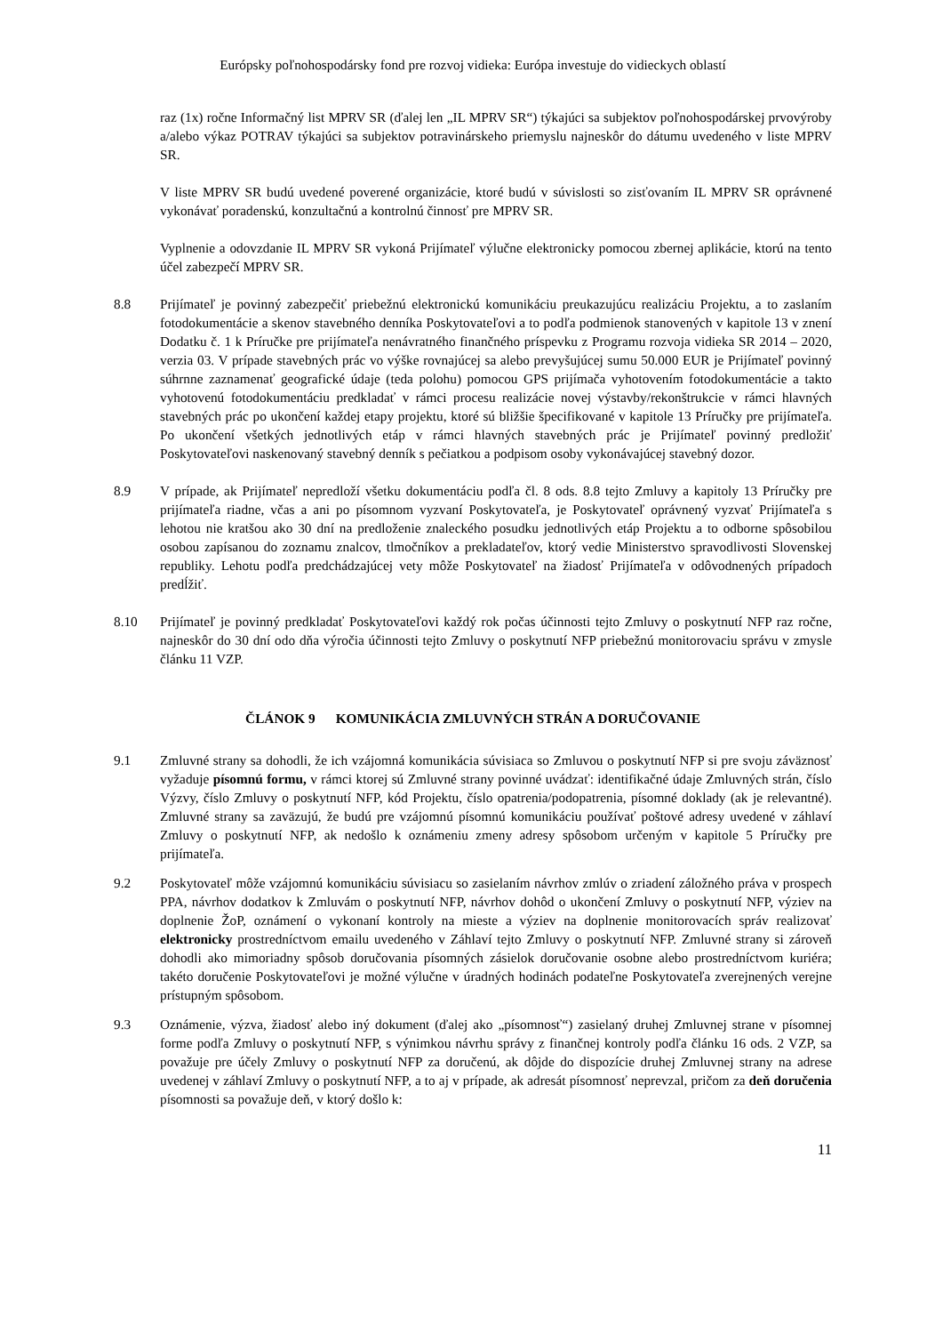Európsky poľnohospodársky fond pre rozvoj vidieka: Európa investuje do vidieckych oblastí
raz (1x) ročne Informačný list MPRV SR (ďalej len „IL MPRV SR“) týkajúci sa subjektov poľnohospodárskej prvovýroby a/alebo výkaz POTRAV týkajúci sa subjektov potravinárskeho priemyslu najneskôr do dátumu uvedeného v liste MPRV SR.
V liste MPRV SR budú uvedené poverené organizácie, ktoré budú v súvislosti so zisťovaním IL MPRV SR oprávnené vykonávať poradenskú, konzultačnú a kontrolnú činnosť pre MPRV SR.
Vyplnenie a odovzdanie IL MPRV SR vykoná Prijímateľ výlučne elektronicky pomocou zbernej aplikácie, ktorú na tento účel zabezpečí MPRV SR.
8.8 Prijímateľ je povinný zabezpečiť priebežnú elektronickú komunikáciu preukazujúcu realizáciu Projektu, a to zaslaním fotodokumentácie a skenov stavebného denníka Poskytovateľovi a to podľa podmienok stanovených v kapitole 13 v znení Dodatku č. 1 k Príručke pre prijímateľa nenávratného finančného príspevku z Programu rozvoja vidieka SR 2014 – 2020, verzia 03. V prípade stavebných prác vo výške rovnajúcej sa alebo prevyšujúcej sumu 50.000 EUR je Prijímateľ povinný súhrnne zaznamenať geografické údaje (teda polohu) pomocou GPS prijímača vyhotovením fotodokumentácie a takto vyhotovenú fotodokumentáciu predkladať v rámci procesu realizácie novej výstavby/rekonštrukcie v rámci hlavných stavebných prác po ukončení každej etapy projektu, ktoré sú bližšie špecifikované v kapitole 13 Príručky pre prijímateľa. Po ukončení všetkých jednotlivých etáp v rámci hlavných stavebných prác je Prijímateľ povinný predložiť Poskytovateľovi naskenovaný stavebný denník s pečiatkou a podpisom osoby vykonávajúcej stavebný dozor.
8.9 V prípade, ak Prijímateľ nepredloží všetku dokumentáciu podľa čl. 8 ods. 8.8 tejto Zmluvy a kapitoly 13 Príručky pre prijímateľa riadne, včas a ani po písomnom vyzvaní Poskytovateľa, je Poskytovateľ oprávnený vyzvať Prijímateľa s lehotou nie kratšou ako 30 dní na predloženie znaleckého posudku jednotlivých etáp Projektu a to odborne spôsobilou osobou zapísanou do zoznamu znalcov, tlmočníkov a prekladateľov, ktorý vedie Ministerstvo spravodlivosti Slovenskej republiky. Lehotu podľa predchádzajúcej vety môže Poskytovateľ na žiadosť Prijímateľa v odôvodnených prípadoch predĺžiť.
8.10 Prijímateľ je povinný predkladať Poskytovateľovi každý rok počas účinnosti tejto Zmluvy o poskytnutí NFP raz ročne, najneskôr do 30 dní odo dňa výročia účinnosti tejto Zmluvy o poskytnutí NFP priebežnú monitorovaciu správu v zmysle článku 11 VZP.
ČLÁNOK 9 KOMUNIKÁCIA ZMLUVNÝCH STRÁN A DORUČOVANIE
9.1 Zmluvné strany sa dohodli, že ich vzájomná komunikácia súvisiaca so Zmluvou o poskytnutí NFP si pre svoju záväznosť vyžaduje písomnú formu, v rámci ktorej sú Zmluvné strany povinné uvádzať: identifikačné údaje Zmluvných strán, číslo Výzvy, číslo Zmluvy o poskytnutí NFP, kód Projektu, číslo opatrenia/podopatrenia, písomné doklady (ak je relevantné). Zmluvné strany sa zaväzujú, že budú pre vzájomnú písomnú komunikáciu používať poštové adresy uvedené v záhlaví Zmluvy o poskytnutí NFP, ak nedošlo k oznámeniu zmeny adresy spôsobom určeným v kapitole 5 Príručky pre prijímateľa.
9.2 Poskytovateľ môže vzájomnú komunikáciu súvisiacu so zasielaním návrhov zmlúv o zriadení záložného práva v prospech PPA, návrhov dodatkov k Zmluvám o poskytnutí NFP, návrhov dohôd o ukončení Zmluvy o poskytnutí NFP, výziev na doplnenie ŽoP, oznámení o vykonaní kontroly na mieste a výziev na doplnenie monitorovacích správ realizovať elektronicky prostredníctvom emailu uvedeného v Záhlaví tejto Zmluvy o poskytnutí NFP. Zmluvné strany si zároveň dohodli ako mimoriadny spôsob doručovania písomných zásielok doručovanie osobne alebo prostredníctvom kuriéra; takéto doručenie Poskytovateľovi je možné výlučne v úradných hodinách podateľne Poskytovateľa zverejnených verejne prístupným spôsobom.
9.3 Oznámenie, výzva, žiadosť alebo iný dokument (ďalej ako „písomnosť“) zasielaný druhej Zmluvnej strane v písomnej forme podľa Zmluvy o poskytnutí NFP, s výnimkou návrhu správy z finančnej kontroly podľa článku 16 ods. 2 VZP, sa považuje pre účely Zmluvy o poskytnutí NFP za doručenú, ak dôjde do dispozície druhej Zmluvnej strany na adrese uvedenej v záhlaví Zmluvy o poskytnutí NFP, a to aj v prípade, ak adresát písomnosť neprevzal, pričom za deň doručenia písomnosti sa považuje deň, v ktorý došlo k:
11